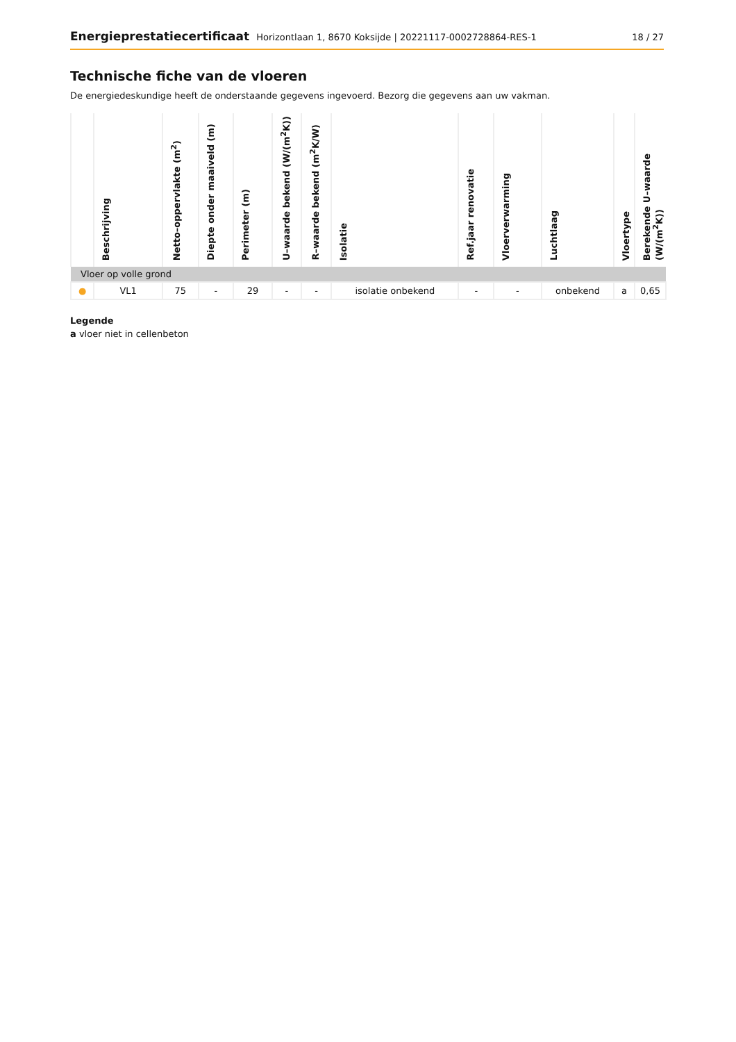Energieprestatiecertificaat Horizontlaan 1, 8670 Koksijde | 20221117-0002728864-RES-1
18 / 27
Technische fiche van de vloeren
De energiedeskundige heeft de onderstaande gegevens ingevoerd. Bezorg die gegevens aan uw vakman.
| | Beschrijving | Netto–oppervlakte (m<sup>2</sup>) | Diepte onder maaiveld (m) | Perimeter (m) | U–waarde bekend (W/(m<sup>2</sup>K)) | R–waarde bekend (m<sup>2</sup>K/W) | Isolatie | Ref.jaar renovatie | Vloerverwarming | Luchtlaag | Vloertype | Berekende U–waarde (W/(m<sup>2</sup>K)) |
| --- | --- | --- | --- | --- | --- | --- | --- | --- | --- | --- | --- | --- |
| Vloer op volle grond | | | | | | | | | | | | |
| ● | VL1 | 75 | - | 29 | - | - | isolatie onbekend | - | - | onbekend | a | 0,65 |
Legende
a vloer niet in cellenbeton